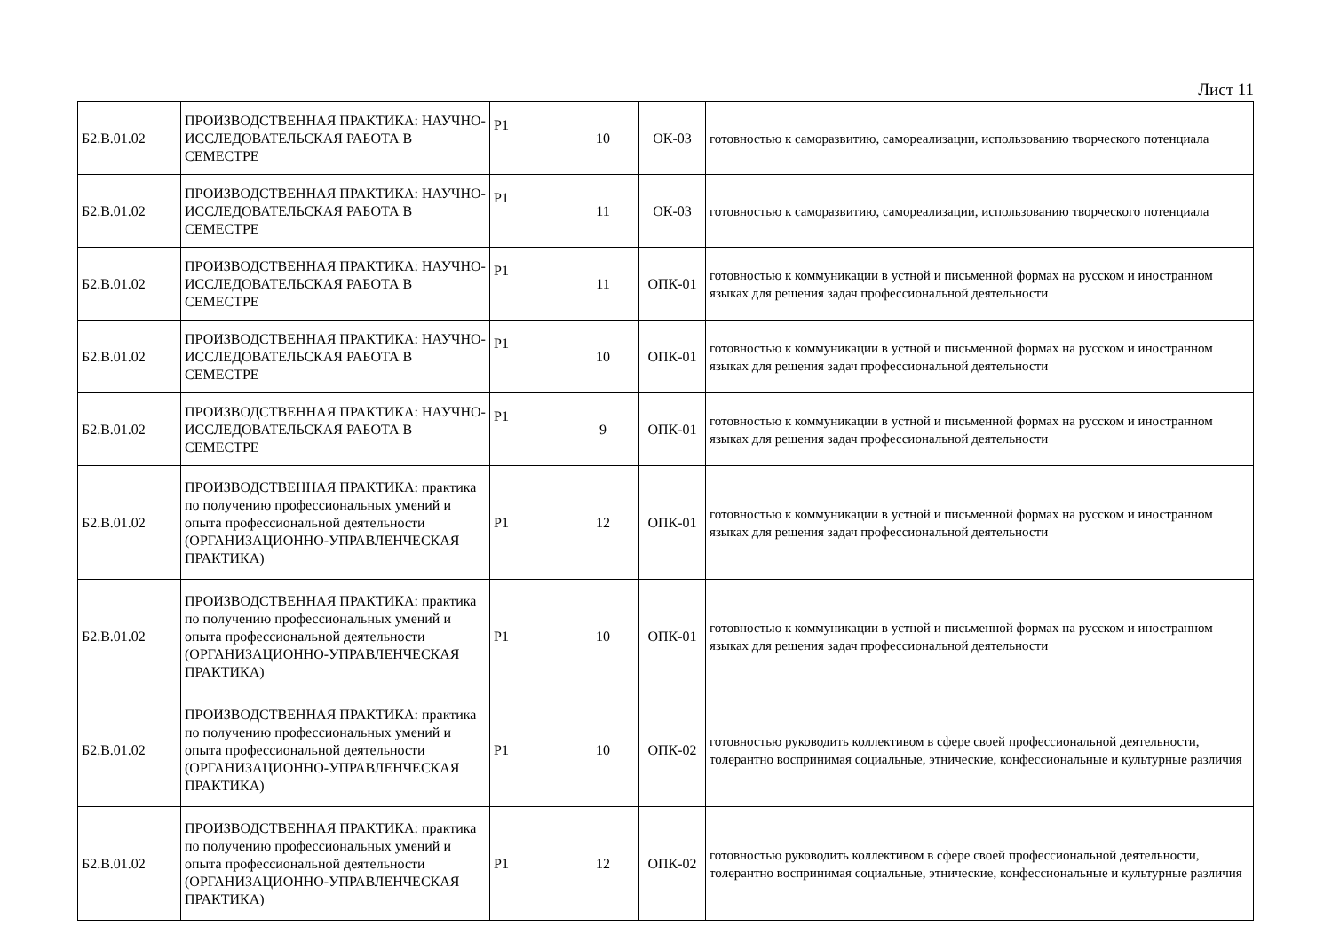Лист 11
| Б2.В.01.02 | ПРОИЗВОДСТВЕННАЯ ПРАКТИКА: НАУЧНО-ИССЛЕДОВАТЕЛЬСКАЯ РАБОТА В СЕМЕСТРЕ | Р1 | 10 | ОК-03 | готовностью к саморазвитию, самореализации, использованию творческого потенциала |
| Б2.В.01.02 | ПРОИЗВОДСТВЕННАЯ ПРАКТИКА: НАУЧНО-ИССЛЕДОВАТЕЛЬСКАЯ РАБОТА В СЕМЕСТРЕ | Р1 | 11 | ОК-03 | готовностью к саморазвитию, самореализации, использованию творческого потенциала |
| Б2.В.01.02 | ПРОИЗВОДСТВЕННАЯ ПРАКТИКА: НАУЧНО-ИССЛЕДОВАТЕЛЬСКАЯ РАБОТА В СЕМЕСТРЕ | Р1 | 11 | ОПК-01 | готовностью к коммуникации в устной и письменной формах на русском и иностранном языках для решения задач профессиональной деятельности |
| Б2.В.01.02 | ПРОИЗВОДСТВЕННАЯ ПРАКТИКА: НАУЧНО-ИССЛЕДОВАТЕЛЬСКАЯ РАБОТА В СЕМЕСТРЕ | Р1 | 10 | ОПК-01 | готовностью к коммуникации в устной и письменной формах на русском и иностранном языках для решения задач профессиональной деятельности |
| Б2.В.01.02 | ПРОИЗВОДСТВЕННАЯ ПРАКТИКА: НАУЧНО-ИССЛЕДОВАТЕЛЬСКАЯ РАБОТА В СЕМЕСТРЕ | Р1 | 9 | ОПК-01 | готовностью к коммуникации в устной и письменной формах на русском и иностранном языках для решения задач профессиональной деятельности |
| Б2.В.01.02 | ПРОИЗВОДСТВЕННАЯ ПРАКТИКА: практика по получению профессиональных умений и опыта профессиональной деятельности (ОРГАНИЗАЦИОННО-УПРАВЛЕНЧЕСКАЯ ПРАКТИКА) | Р1 | 12 | ОПК-01 | готовностью к коммуникации в устной и письменной формах на русском и иностранном языках для решения задач профессиональной деятельности |
| Б2.В.01.02 | ПРОИЗВОДСТВЕННАЯ ПРАКТИКА: практика по получению профессиональных умений и опыта профессиональной деятельности (ОРГАНИЗАЦИОННО-УПРАВЛЕНЧЕСКАЯ ПРАКТИКА) | Р1 | 10 | ОПК-01 | готовностью к коммуникации в устной и письменной формах на русском и иностранном языках для решения задач профессиональной деятельности |
| Б2.В.01.02 | ПРОИЗВОДСТВЕННАЯ ПРАКТИКА: практика по получению профессиональных умений и опыта профессиональной деятельности (ОРГАНИЗАЦИОННО-УПРАВЛЕНЧЕСКАЯ ПРАКТИКА) | Р1 | 10 | ОПК-02 | готовностью руководить коллективом в сфере своей профессиональной деятельности, толерантно воспринимая социальные, этнические, конфессиональные и культурные различия |
| Б2.В.01.02 | ПРОИЗВОДСТВЕННАЯ ПРАКТИКА: практика по получению профессиональных умений и опыта профессиональной деятельности (ОРГАНИЗАЦИОННО-УПРАВЛЕНЧЕСКАЯ ПРАКТИКА) | Р1 | 12 | ОПК-02 | готовностью руководить коллективом в сфере своей профессиональной деятельности, толерантно воспринимая социальные, этнические, конфессиональные и культурные различия |